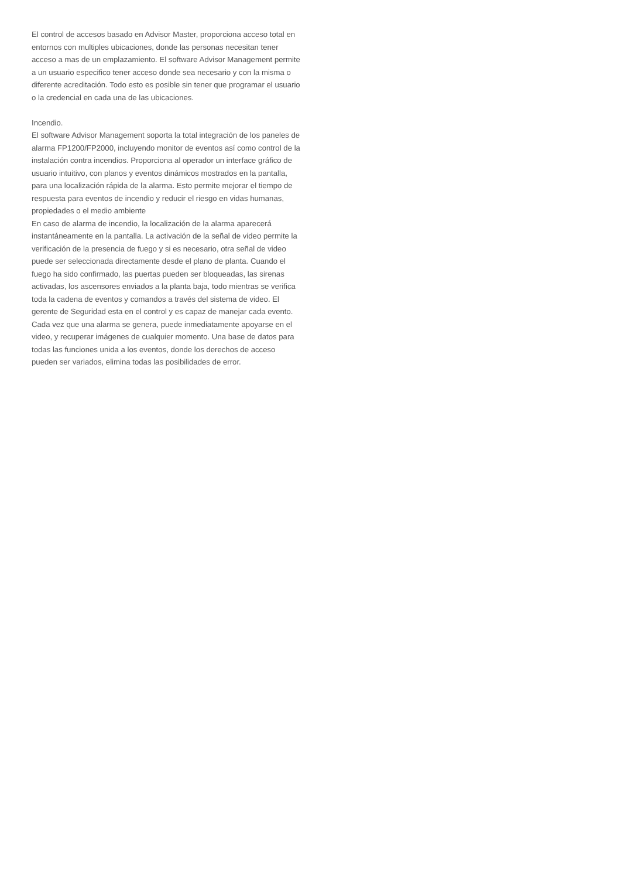El control de accesos basado en Advisor Master, proporciona acceso total en entornos con multiples ubicaciones, donde las personas necesitan tener acceso a mas de un emplazamiento. El software Advisor Management permite a un usuario especifico tener acceso donde sea necesario y con la misma o diferente acreditación. Todo esto es posible sin tener que programar el usuario o la credencial en cada una de las ubicaciones.
Incendio.
El software Advisor Management soporta la total integración de los paneles de alarma FP1200/FP2000, incluyendo monitor de eventos así como control de la instalación contra incendios. Proporciona al operador un interface gráfico de usuario intuitivo, con planos y eventos dinámicos mostrados en la pantalla, para una localización rápida de la alarma. Esto permite mejorar el tiempo de respuesta para eventos de incendio y reducir el riesgo en vidas humanas, propiedades o el medio ambiente
En caso de alarma de incendio, la localización de la alarma aparecerá instantáneamente en la pantalla. La activación de la señal de video permite la verificación de la presencia de fuego y si es necesario, otra señal de video puede ser seleccionada directamente desde el plano de planta. Cuando el fuego ha sido confirmado, las puertas pueden ser bloqueadas, las sirenas activadas, los ascensores enviados a la planta baja, todo mientras se verifica toda la cadena de eventos y comandos a través del sistema de video. El gerente de Seguridad esta en el control y es capaz de manejar cada evento. Cada vez que una alarma se genera, puede inmediatamente apoyarse en el video, y recuperar imágenes de cualquier momento. Una base de datos para todas las funciones unida a los eventos, donde los derechos de acceso pueden ser variados, elimina todas las posibilidades de error.